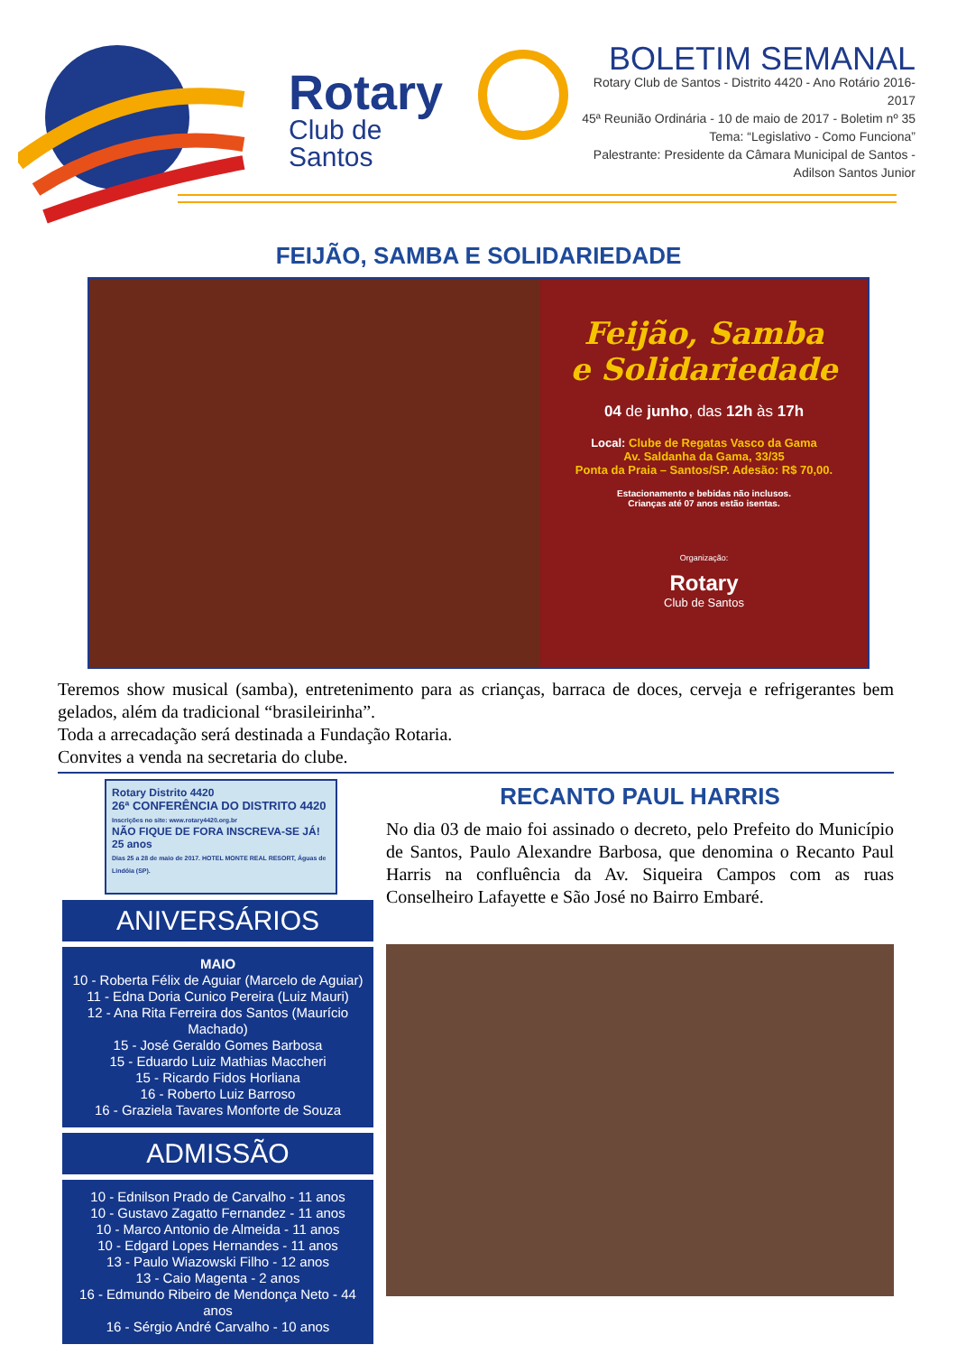Rotary
Club de Santos
BOLETIM SEMANAL
Rotary Club de Santos - Distrito 4420 - Ano Rotário 2016-2017
45ª Reunião Ordinária - 10 de maio de 2017 - Boletim nº 35
Tema: “Legislativo - Como Funciona”
Palestrante: Presidente da Câmara Municipal de Santos -
Adilson Santos Junior
FEIJÃO, SAMBA E SOLIDARIEDADE
Feijão, Samba
e Solidariedade
04 de junho, das 12h às 17h
Local: Clube de Regatas Vasco da Gama
Av. Saldanha da Gama, 33/35
Ponta da Praia – Santos/SP. Adesão: R$ 70,00.
Estacionamento e bebidas não inclusos.
Crianças até 07 anos estão isentas.
Organização:
Rotary
Club de Santos
Teremos show musical (samba), entretenimento para as crianças, barraca de doces, cerveja e refrigerantes bem gelados, além da tradicional “brasileirinha”.
Toda a arrecadação será destinada a Fundação Rotaria.
Convites a venda na secretaria do clube.
Rotary Distrito 4420
26ª CONFERÊNCIA DO DISTRITO 4420
Inscrições no site: www.rotary4420.org.br
NÃO FIQUE DE FORA INSCREVA-SE JÁ! 25 anos
Dias 25 a 28 de maio de 2017. HOTEL MONTE REAL RESORT, Águas de Lindóia (SP).
ANIVERSÁRIOS
MAIO
10 - Roberta Félix de Aguiar (Marcelo de Aguiar)
11 - Edna Doria Cunico Pereira (Luiz Mauri)
12 - Ana Rita Ferreira dos Santos (Maurício Machado)
15 - José Geraldo Gomes Barbosa
15 - Eduardo Luiz Mathias Maccheri
15 - Ricardo Fidos Horliana
16 - Roberto Luiz Barroso
16 - Graziela Tavares Monforte de Souza
ADMISSÃO
10 - Ednilson Prado de Carvalho - 11 anos
10 - Gustavo Zagatto Fernandez - 11 anos
10 - Marco Antonio de Almeida - 11 anos
10 - Edgard Lopes Hernandes - 11 anos
13 - Paulo Wiazowski Filho - 12 anos
13 - Caio Magenta - 2 anos
16 - Edmundo Ribeiro de Mendonça Neto - 44 anos
16 - Sérgio André Carvalho - 10 anos
RECANTO PAUL HARRIS
No dia 03 de maio foi assinado o decreto, pelo Prefeito do Município de Santos, Paulo Alexandre Barbosa, que denomina o Recanto Paul Harris na confluência da Av. Siqueira Campos com as ruas Conselheiro Lafayette e São José no Bairro Embaré.